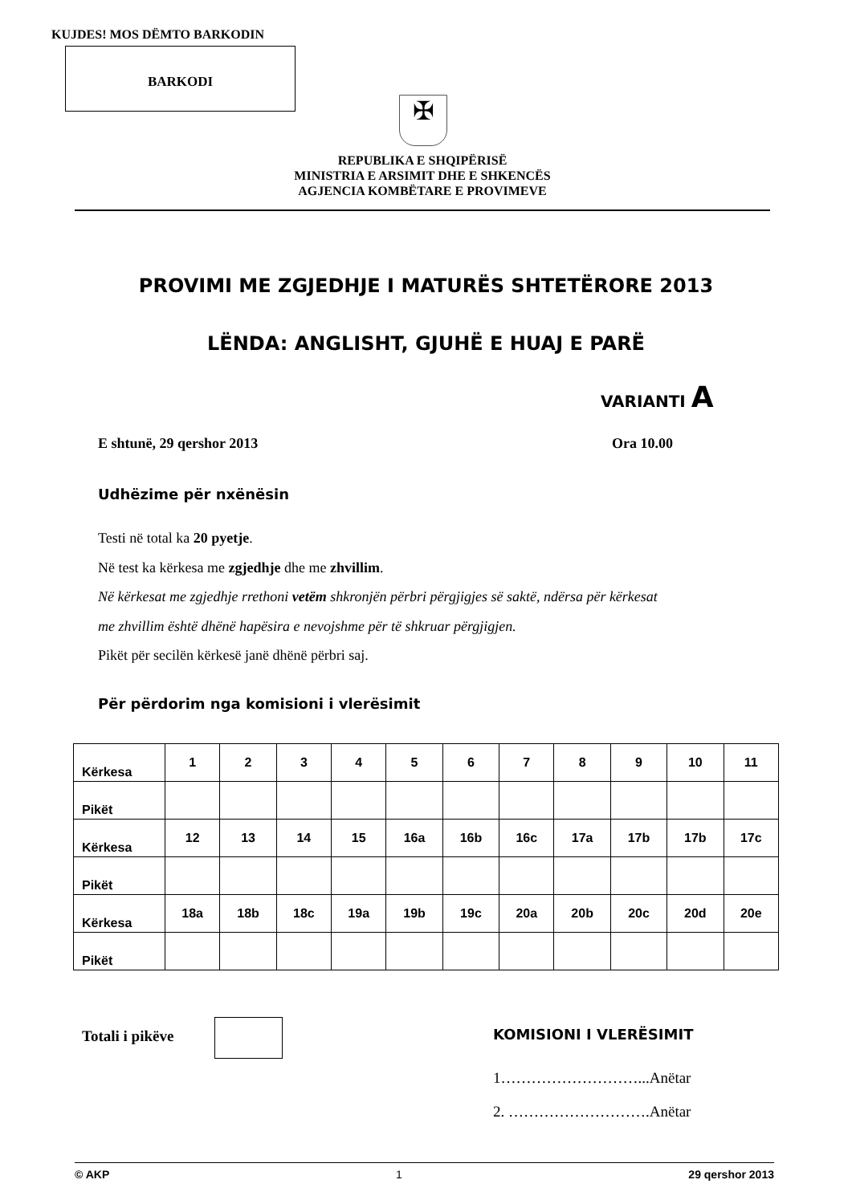KUJDES! MOS DËMTO BARKODIN
BARKODI
✠
REPUBLIKA E SHQIPËRISË
MINISTRIA E ARSIMIT DHE E SHKENCËS
AGJENCIA KOMBËTARE E PROVIMEVE
PROVIMI ME ZGJEDHJE I MATURËS SHTETËRORE 2013
LËNDA: ANGLISHT, GJUHË E HUAJ E PARË
VARIANTI A
E shtunë, 29 qershor 2013 Ora 10.00
Udhëzime për nxënësin
Testi në total ka 20 pyetje.
Në test ka kërkesa me zgjedhje dhe me zhvillim.
Në kërkesat me zgjedhje rrethoni vetëm shkronjën përbri përgjigjes së saktë, ndërsa për kërkesat
me zhvillim është dhënë hapësira e nevojshme për të shkruar përgjigjen.
Pikët për secilën kërkesë janë dhënë përbri saj.
Për përdorim nga komisioni i vlerësimit
| Kërkesa | 1 | 2 | 3 | 4 | 5 | 6 | 7 | 8 | 9 | 10 | 11 |
| Pikët | | | | | | | | | | | |
| Kërkesa | 12 | 13 | 14 | 15 | 16a | 16b | 16c | 17a | 17b | 17b | 17c |
| Pikët | | | | | | | | | | | |
| Kërkesa | 18a | 18b | 18c | 19a | 19b | 19c | 20a | 20b | 20c | 20d | 20e |
| Pikët | | | | | | | | | | | |
Totali i pikëve KOMISIONI I VLERËSIMIT
1………………………...Anëtar
2. ……………………….Anëtar
© AKP 1 29 qershor 2013